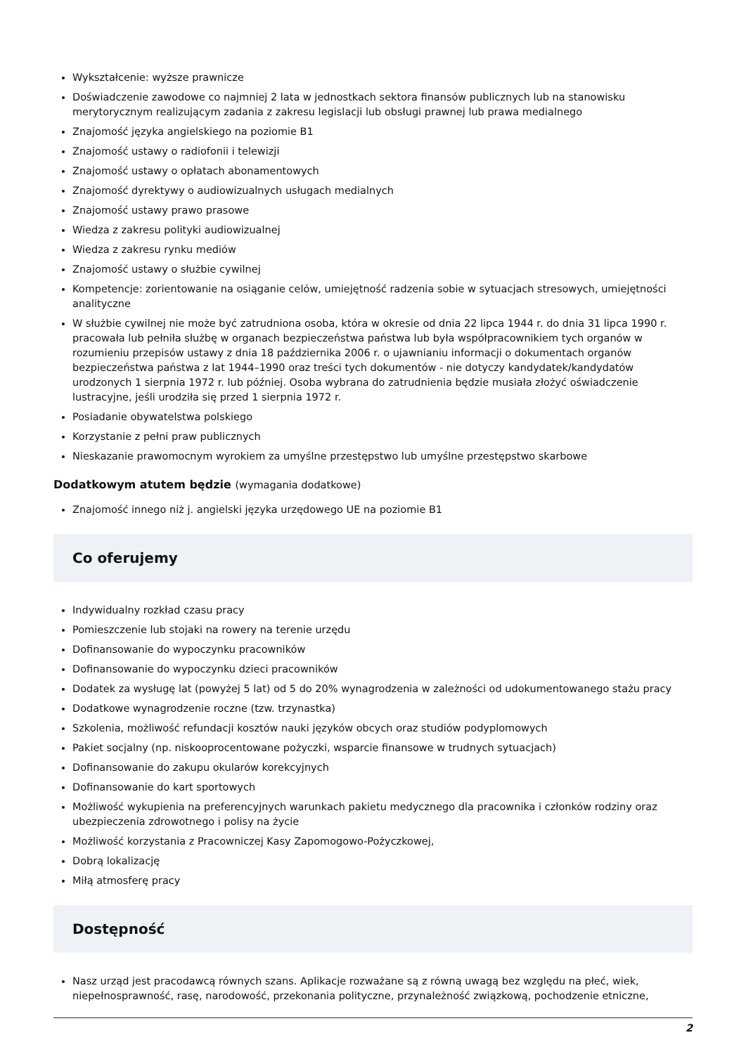Wykształcenie: wyższe prawnicze
Doświadczenie zawodowe co najmniej 2 lata w jednostkach sektora finansów publicznych lub na stanowisku merytorycznym realizującym zadania z zakresu legislacji lub obsługi prawnej lub prawa medialnego
Znajomość języka angielskiego na poziomie B1
Znajomość ustawy o radiofonii i telewizji
Znajomość ustawy o opłatach abonamentowych
Znajomość dyrektywy o audiowizualnych usługach medialnych
Znajomość ustawy prawo prasowe
Wiedza z zakresu polityki audiowizualnej
Wiedza z zakresu rynku mediów
Znajomość ustawy o służbie cywilnej
Kompetencje: zorientowanie na osiąganie celów, umiejętność radzenia sobie w sytuacjach stresowych, umiejętności analityczne
W służbie cywilnej nie może być zatrudniona osoba, która w okresie od dnia 22 lipca 1944 r. do dnia 31 lipca 1990 r. pracowała lub pełniła służbę w organach bezpieczeństwa państwa lub była współpracownikiem tych organów w rozumieniu przepisów ustawy z dnia 18 października 2006 r. o ujawnianiu informacji o dokumentach organów bezpieczeństwa państwa z lat 1944–1990 oraz treści tych dokumentów - nie dotyczy kandydatek/kandydatów urodzonych 1 sierpnia 1972 r. lub później. Osoba wybrana do zatrudnienia będzie musiała złożyć oświadczenie lustracyjne, jeśli urodziła się przed 1 sierpnia 1972 r.
Posiadanie obywatelstwa polskiego
Korzystanie z pełni praw publicznych
Nieskazanie prawomocnym wyrokiem za umyślne przestępstwo lub umyślne przestępstwo skarbowe
Dodatkowym atutem będzie (wymagania dodatkowe)
Znajomość innego niż j. angielski języka urzędowego UE na poziomie B1
Co oferujemy
Indywidualny rozkład czasu pracy
Pomieszczenie lub stojaki na rowery na terenie urzędu
Dofinansowanie do wypoczynku pracowników
Dofinansowanie do wypoczynku dzieci pracowników
Dodatek za wysługę lat (powyżej 5 lat) od 5 do 20% wynagrodzenia w zależności od udokumentowanego stażu pracy
Dodatkowe wynagrodzenie roczne (tzw. trzynastka)
Szkolenia, możliwość refundacji kosztów nauki języków obcych oraz studiów podyplomowych
Pakiet socjalny (np. niskooprocentowane pożyczki, wsparcie finansowe w trudnych sytuacjach)
Dofinansowanie do zakupu okularów korekcyjnych
Dofinansowanie do kart sportowych
Możliwość wykupienia na preferencyjnych warunkach pakietu medycznego dla pracownika i członków rodziny oraz ubezpieczenia zdrowotnego i polisy na życie
Możliwość korzystania z Pracowniczej Kasy Zapomogowo-Pożyczkowej,
Dobrą lokalizację
Miłą atmosferę pracy
Dostępność
Nasz urząd jest pracodawcą równych szans. Aplikacje rozważane są z równą uwagą bez względu na płeć, wiek, niepełnosprawność, rasę, narodowość, przekonania polityczne, przynależność związkową, pochodzenie etniczne,
2